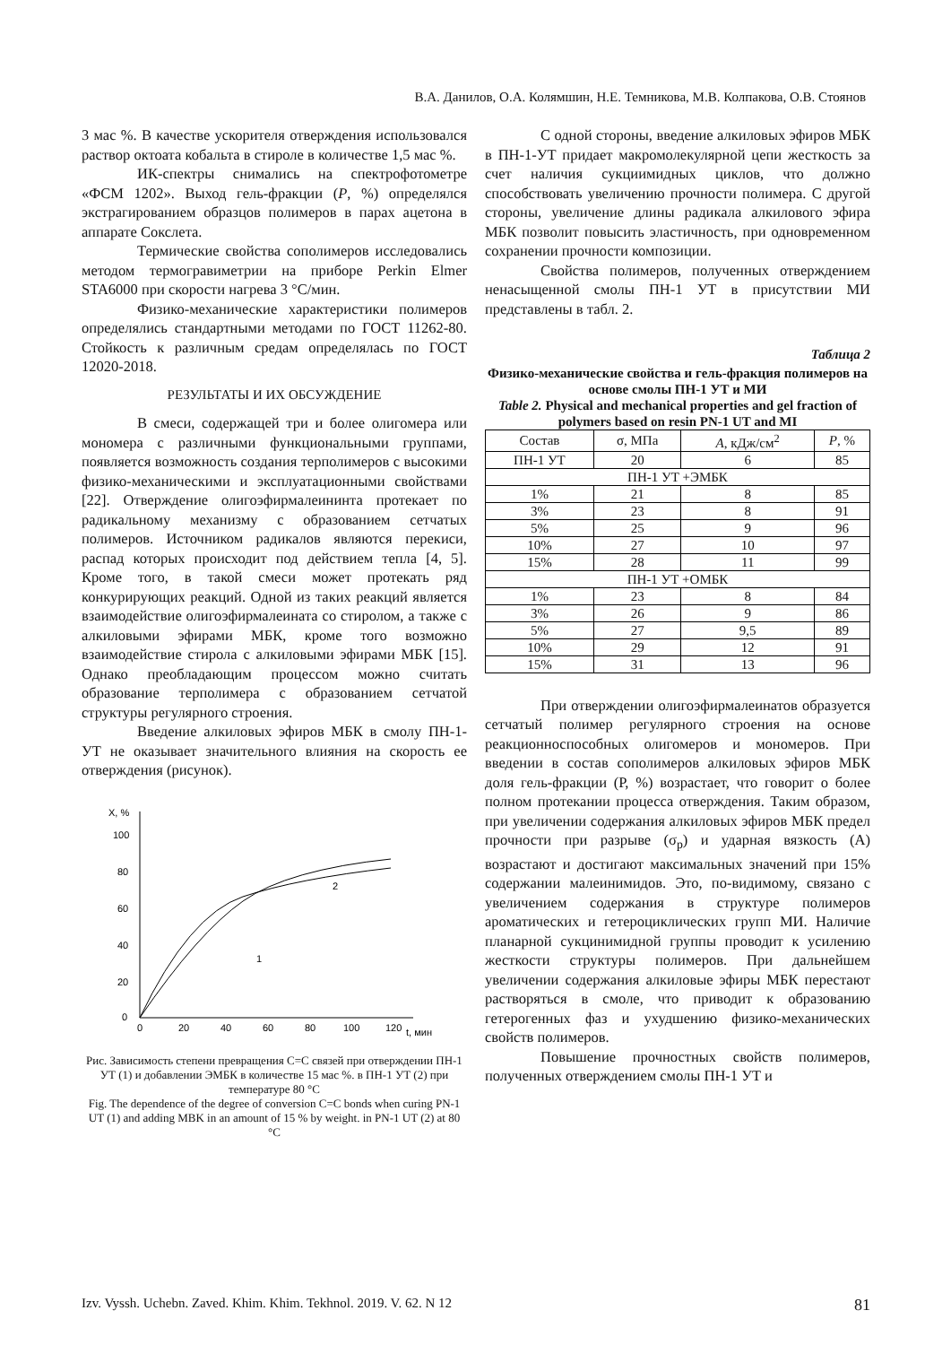В.А. Данилов, О.А. Колямшин, Н.Е. Темникова, М.В. Колпакова, О.В. Стоянов
3 мас %. В качестве ускорителя отверждения использовался раствор октоата кобальта в стироле в количестве 1,5 мас %.
ИК-спектры снимались на спектрофотометре «ФСМ 1202». Выход гель-фракции (P, %) определялся экстрагированием образцов полимеров в парах ацетона в аппарате Сокслета.
Термические свойства сополимеров исследовались методом термогравиметрии на приборе Perkin Elmer STA6000 при скорости нагрева 3 °С/мин.
Физико-механические характеристики полимеров определялись стандартными методами по ГОСТ 11262-80. Стойкость к различным средам определялась по ГОСТ 12020-2018.
РЕЗУЛЬТАТЫ И ИХ ОБСУЖДЕНИЕ
В смеси, содержащей три и более олигомера или мономера с различными функциональными группами, появляется возможность создания терполимеров с высокими физико-механическими и эксплуатационными свойствами [22]. Отверждение олигоэфирмалеининта протекает по радикальному механизму с образованием сетчатых полимеров. Источником радикалов являются перекиси, распад которых происходит под действием тепла [4, 5]. Кроме того, в такой смеси может протекать ряд конкурирующих реакций. Одной из таких реакций является взаимодействие олигоэфирмалеината со стиролом, а также с алкиловыми эфирами МБК, кроме того возможно взаимодействие стирола с алкиловыми эфирами МБК [15]. Однако преобладающим процессом можно считать образование терполимера с образованием сетчатой структуры регулярного строения.
Введение алкиловых эфиров МБК в смолу ПН-1-УТ не оказывает значительного влияния на скорость ее отверждения (рисунок).
X, %
100
80
60
40
20
0
0
20
40
60
80
100
120
t, мин
1
2
Рис. Зависимость степени превращения С=С связей при отверждении ПН-1 УТ (1) и добавлении ЭМБК в количестве 15 мас %. в ПН-1 УТ (2) при температуре 80 °С
Fig. The dependence of the degree of conversion C=C bonds when curing PN-1 UT (1) and adding MBK in an amount of 15 % by weight. in PN-1 UT (2) at 80 °C
С одной стороны, введение алкиловых эфиров МБК в ПН-1-УТ придает макромолекулярной цепи жесткость за счет наличия сукциимидных циклов, что должно способствовать увеличению прочности полимера. С другой стороны, увеличение длины радикала алкилового эфира МБК позволит повысить эластичность, при одновременном сохранении прочности композиции.
Свойства полимеров, полученных отверждением ненасыщенной смолы ПН-1 УТ в присутствии МИ представлены в табл. 2.
Таблица 2
Физико-механические свойства и гель-фракция полимеров на основе смолы ПН-1 УТ и МИ
Table 2. Physical and mechanical properties and gel fraction of polymers based on resin PN-1 UT and MI
| Состав | σ, МПа | A , кДж/см<sup>2</sup> | P , % |
| --- | --- | --- | --- |
| ПН-1 УТ | 20 | 6 | 85 |
| ПН-1 УТ +ЭМБК | | | |
| 1% | 21 | 8 | 85 |
| 3% | 23 | 8 | 91 |
| 5% | 25 | 9 | 96 |
| 10% | 27 | 10 | 97 |
| 15% | 28 | 11 | 99 |
| ПН-1 УТ +ОМБК | | | |
| 1% | 23 | 8 | 84 |
| 3% | 26 | 9 | 86 |
| 5% | 27 | 9,5 | 89 |
| 10% | 29 | 12 | 91 |
| 15% | 31 | 13 | 96 |
При отверждении олигоэфирмалеинатов образуется сетчатый полимер регулярного строения на основе реакционноспособных олигомеров и мономеров. При введении в состав сополимеров алкиловых эфиров МБК доля гель-фракции (Р, %) возрастает, что говорит о более полном протекании процесса отверждения. Таким образом, при увеличении содержания алкиловых эфиров МБК предел прочности при разрыве (σ<sub>р</sub>) и ударная вязкость (А) возрастают и достигают максимальных значений при 15% содержании малеинимидов. Это, по-видимому, связано с увеличением содержания в структуре полимеров ароматических и гетероциклических групп МИ. Наличие планарной сукцинимидной группы проводит к усилению жесткости структуры полимеров. При дальнейшем увеличении содержания алкиловые эфиры МБК перестают растворяться в смоле, что приводит к образованию гетерогенных фаз и ухудшению физико-механических свойств полимеров.
Повышение прочностных свойств полимеров, полученных отверждением смолы ПН-1 УТ и
Izv. Vyssh. Uchebn. Zaved. Khim. Khim. Tekhnol. 2019. V. 62. N 12 81